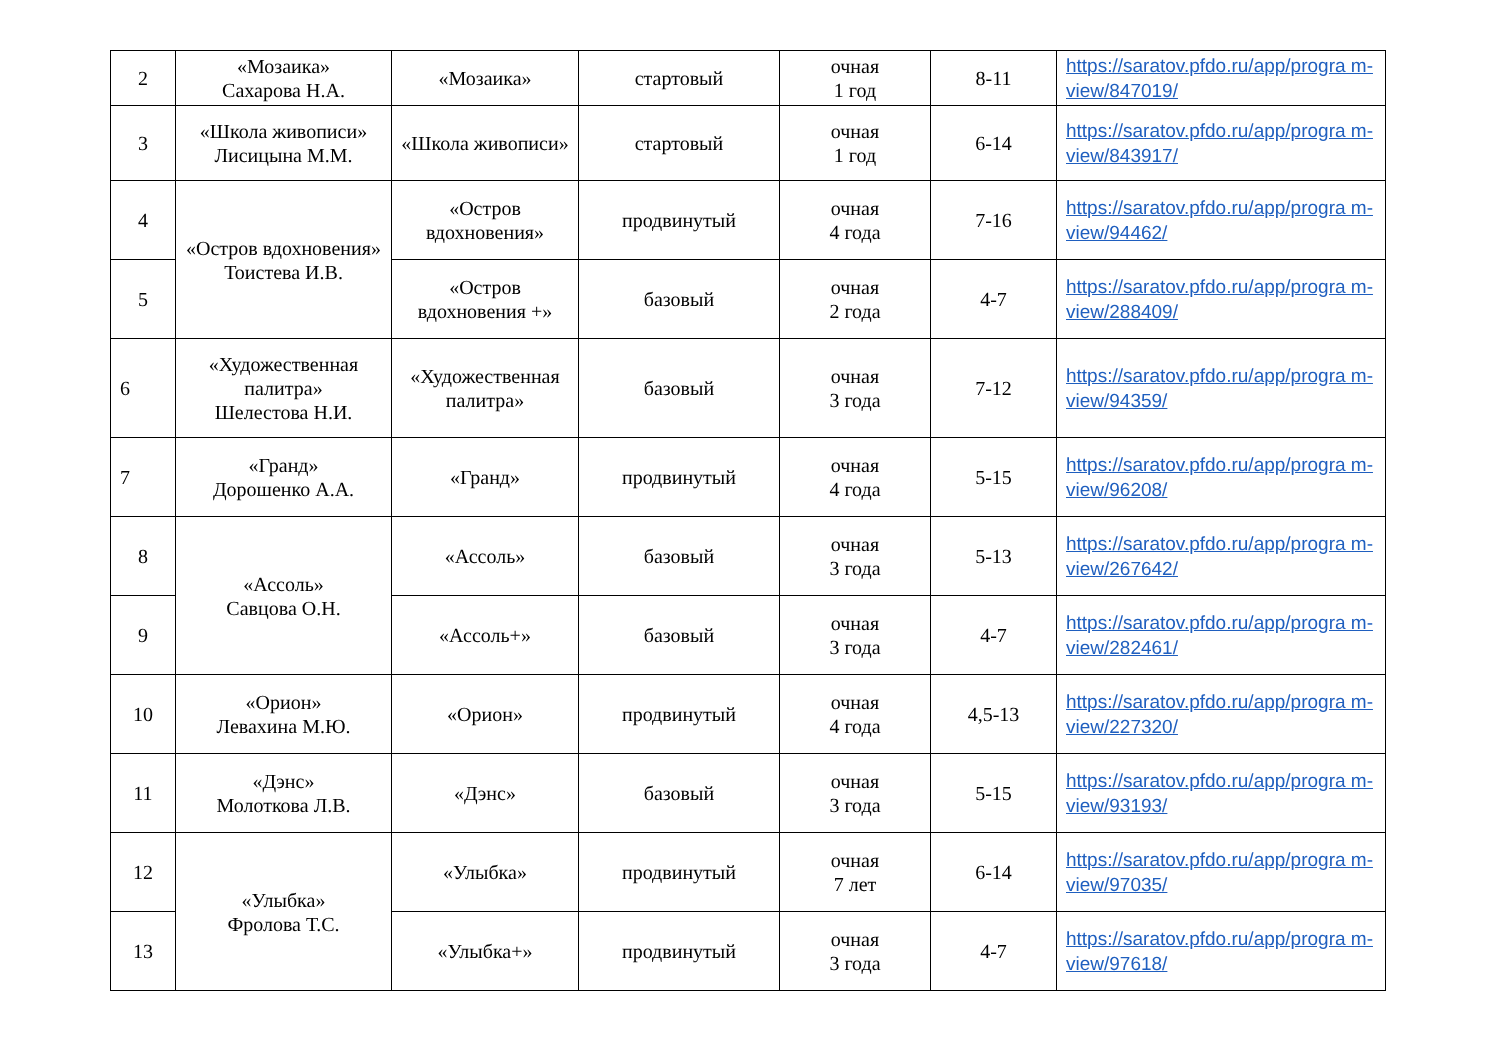| 2 | «Мозаика» Сахарова Н.А. | «Мозаика» | стартовый | очная 1 год | 8-11 | https://saratov.pfdo.ru/app/progra m-view/847019/ |
| 3 | «Школа живописи» Лисицына М.М. | «Школа живописи» | стартовый | очная 1 год | 6-14 | https://saratov.pfdo.ru/app/progra m-view/843917/ |
| 4 | «Остров вдохновения» Тоистева И.В. | «Остров вдохновения» | продвинутый | очная 4 года | 7-16 | https://saratov.pfdo.ru/app/progra m-view/94462/ |
| 5 | | «Остров вдохновения +» | базовый | очная 2 года | 4-7 | https://saratov.pfdo.ru/app/progra m-view/288409/ |
| 6 | «Художественная палитра» Шелестова Н.И. | «Художественная палитра» | базовый | очная 3 года | 7-12 | https://saratov.pfdo.ru/app/progra m-view/94359/ |
| 7 | «Гранд» Дорошенко А.А. | «Гранд» | продвинутый | очная 4 года | 5-15 | https://saratov.pfdo.ru/app/progra m-view/96208/ |
| 8 | «Ассоль» Савцова О.Н. | «Ассоль» | базовый | очная 3 года | 5-13 | https://saratov.pfdo.ru/app/progra m-view/267642/ |
| 9 | | «Ассоль+» | базовый | очная 3 года | 4-7 | https://saratov.pfdo.ru/app/progra m-view/282461/ |
| 10 | «Орион» Левахина М.Ю. | «Орион» | продвинутый | очная 4 года | 4,5-13 | https://saratov.pfdo.ru/app/progra m-view/227320/ |
| 11 | «Дэнс» Молоткова Л.В. | «Дэнс» | базовый | очная 3 года | 5-15 | https://saratov.pfdo.ru/app/progra m-view/93193/ |
| 12 | «Улыбка» Фролова Т.С. | «Улыбка» | продвинутый | очная 7 лет | 6-14 | https://saratov.pfdo.ru/app/progra m-view/97035/ |
| 13 | | «Улыбка+» | продвинутый | очная 3 года | 4-7 | https://saratov.pfdo.ru/app/progra m-view/97618/ |